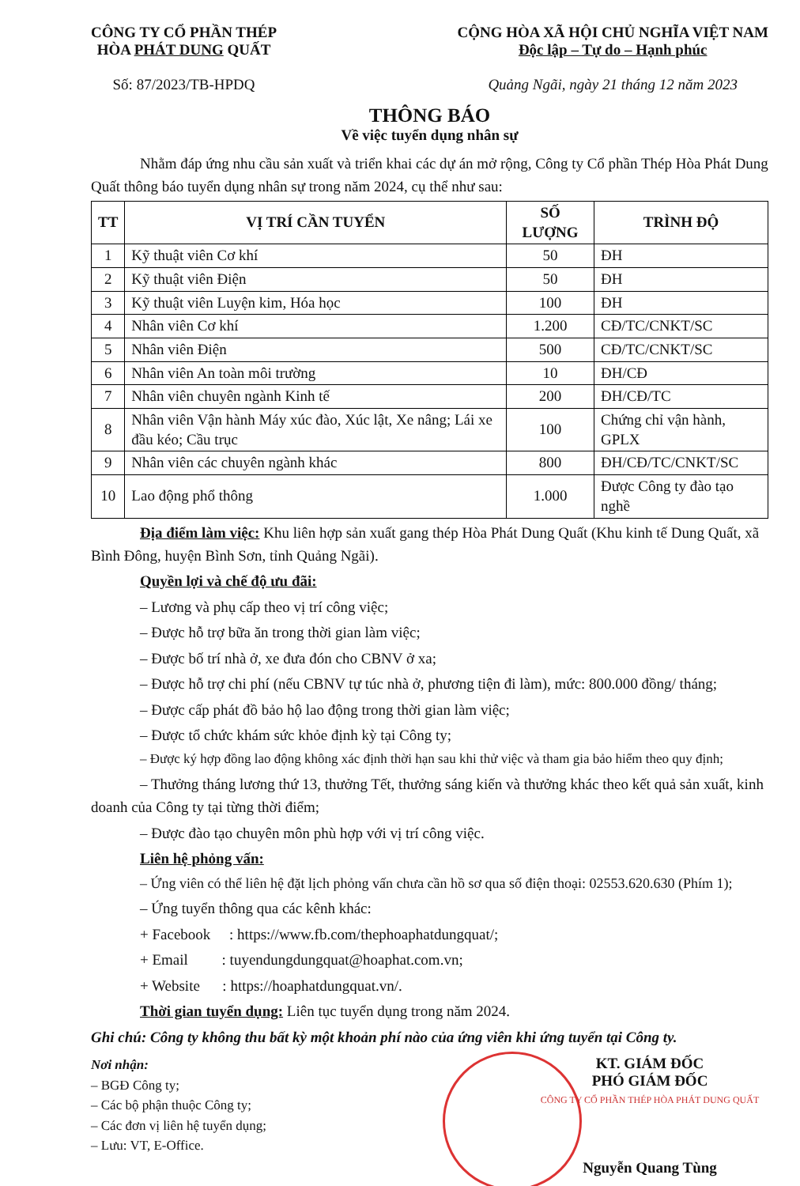CÔNG TY CỔ PHẦN THÉP
HÒA PHÁT DUNG QUẤT
Số: 87/2023/TB-HPDQ
CỘNG HÒA XÃ HỘI CHỦ NGHĨA VIỆT NAM
Độc lập – Tự do – Hạnh phúc
Quảng Ngãi, ngày 21 tháng 12 năm 2023
THÔNG BÁO
Về việc tuyển dụng nhân sự
Nhằm đáp ứng nhu cầu sản xuất và triển khai các dự án mở rộng, Công ty Cổ phần Thép Hòa Phát Dung Quất thông báo tuyển dụng nhân sự trong năm 2024, cụ thể như sau:
| TT | VỊ TRÍ CẦN TUYỂN | SỐ LƯỢNG | TRÌNH ĐỘ |
| --- | --- | --- | --- |
| 1 | Kỹ thuật viên Cơ khí | 50 | ĐH |
| 2 | Kỹ thuật viên Điện | 50 | ĐH |
| 3 | Kỹ thuật viên Luyện kim, Hóa học | 100 | ĐH |
| 4 | Nhân viên Cơ khí | 1.200 | CĐ/TC/CNKT/SC |
| 5 | Nhân viên Điện | 500 | CĐ/TC/CNKT/SC |
| 6 | Nhân viên An toàn môi trường | 10 | ĐH/CĐ |
| 7 | Nhân viên chuyên ngành Kinh tế | 200 | ĐH/CĐ/TC |
| 8 | Nhân viên Vận hành Máy xúc đào, Xúc lật, Xe nâng; Lái xe đầu kéo; Cầu trục | 100 | Chứng chỉ vận hành, GPLX |
| 9 | Nhân viên các chuyên ngành khác | 800 | ĐH/CĐ/TC/CNKT/SC |
| 10 | Lao động phổ thông | 1.000 | Được Công ty đào tạo nghề |
Địa điểm làm việc: Khu liên hợp sản xuất gang thép Hòa Phát Dung Quất (Khu kinh tế Dung Quất, xã Bình Đông, huyện Bình Sơn, tỉnh Quảng Ngãi).
Quyền lợi và chế độ ưu đãi:
– Lương và phụ cấp theo vị trí công việc;
– Được hỗ trợ bữa ăn trong thời gian làm việc;
– Được bố trí nhà ở, xe đưa đón cho CBNV ở xa;
– Được hỗ trợ chi phí (nếu CBNV tự túc nhà ở, phương tiện đi làm), mức: 800.000 đồng/ tháng;
– Được cấp phát đồ bảo hộ lao động trong thời gian làm việc;
– Được tổ chức khám sức khỏe định kỳ tại Công ty;
– Được ký hợp đồng lao động không xác định thời hạn sau khi thử việc và tham gia bảo hiểm theo quy định;
– Thưởng tháng lương thứ 13, thưởng Tết, thưởng sáng kiến và thưởng khác theo kết quả sản xuất, kinh doanh của Công ty tại từng thời điểm;
– Được đào tạo chuyên môn phù hợp với vị trí công việc.
Liên hệ phỏng vấn:
– Ứng viên có thể liên hệ đặt lịch phỏng vấn chưa cần hồ sơ qua số điện thoại: 02553.620.630 (Phím 1);
– Ứng tuyển thông qua các kênh khác:
+ Facebook : https://www.fb.com/thephoaphatdungquat/;
+ Email : tuyendungdungquat@hoaphat.com.vn;
+ Website : https://hoaphatdungquat.vn/.
Thời gian tuyển dụng: Liên tục tuyển dụng trong năm 2024.
Ghi chú: Công ty không thu bất kỳ một khoản phí nào của ứng viên khi ứng tuyển tại Công ty.
Nơi nhận:
– BGĐ Công ty;
– Các bộ phận thuộc Công ty;
– Các đơn vị liên hệ tuyển dụng;
– Lưu: VT, E-Office.
KT. GIÁM ĐỐC
PHÓ GIÁM ĐỐC
CÔNG TY CỔ PHẦN THÉP HÒA PHÁT DUNG QUẤT
Nguyễn Quang Tùng